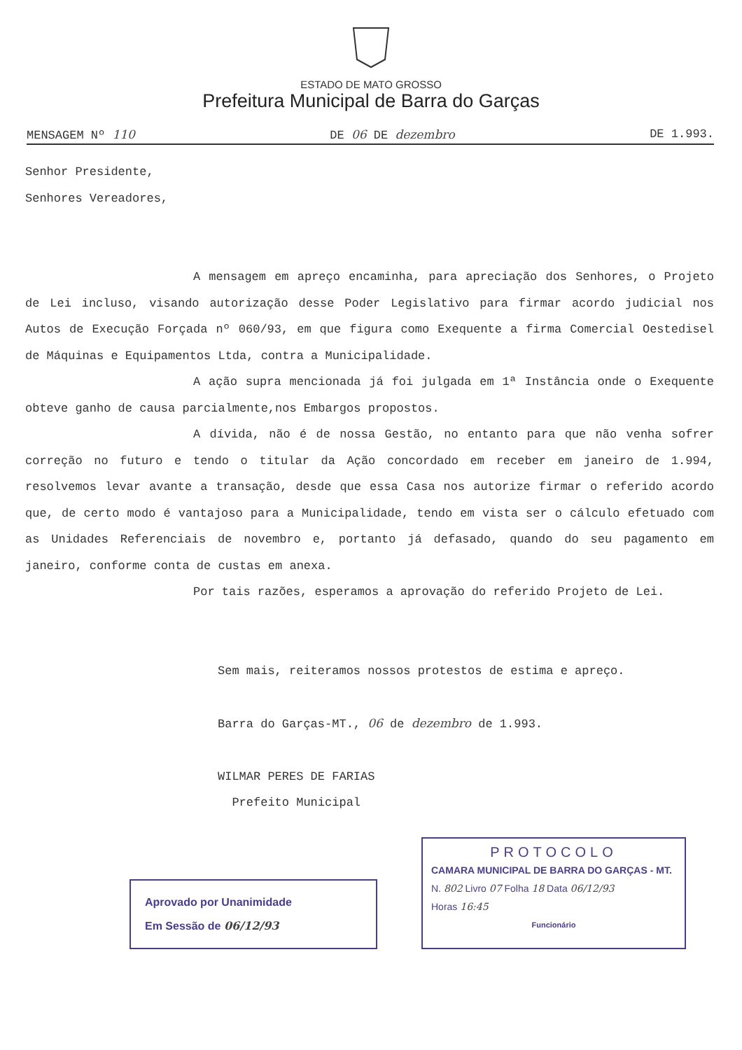ESTADO DE MATO GROSSO
Prefeitura Municipal de Barra do Garças
MENSAGEM Nº 110 DE 06 DE dezembro DE 1.993.
Senhor Presidente,
Senhores Vereadores,
A mensagem em apreço encaminha, para apreciação dos Senhores, o Projeto de Lei incluso, visando autorização desse Poder Legislativo para firmar acordo judicial nos Autos de Execução Forçada nº 060/93, em que figura como Exequente a firma Comercial Oestedisel de Máquinas e Equipamentos Ltda, contra a Municipalidade.
A ação supra mencionada já foi julgada em 1ª Instância onde o Exequente obteve ganho de causa parcialmente,nos Embargos propostos.
A dívida, não é de nossa Gestão, no entanto para que não venha sofrer correção no futuro e tendo o titular da Ação concordado em receber em janeiro de 1.994, resolvemos levar avante a transação, desde que essa Casa nos autorize firmar o referido acordo que, de certo modo é vantajoso para a Municipalidade, tendo em vista ser o cálculo efetuado com as Unidades Referenciais de novembro e, portanto já defasado, quando do seu pagamento em janeiro, conforme conta de custas em anexa.
Por tais razões, esperamos a aprovação do referido Projeto de Lei.
Sem mais, reiteramos nossos protestos de estima e apreço.
Barra do Garças-MT., 06 de dezembro de 1.993.
WILMAR PERES DE FARIAS
Prefeito Municipal
Aprovado por Unanimidade
Em Sessão de 06/12/93
PROTOCOLO
CAMARA MUNICIPAL DE BARRA DO GARÇAS - MT.
N. 802 Livro 07 Folha 18 Data 06/12/93
Horas 16:45
Funcionário